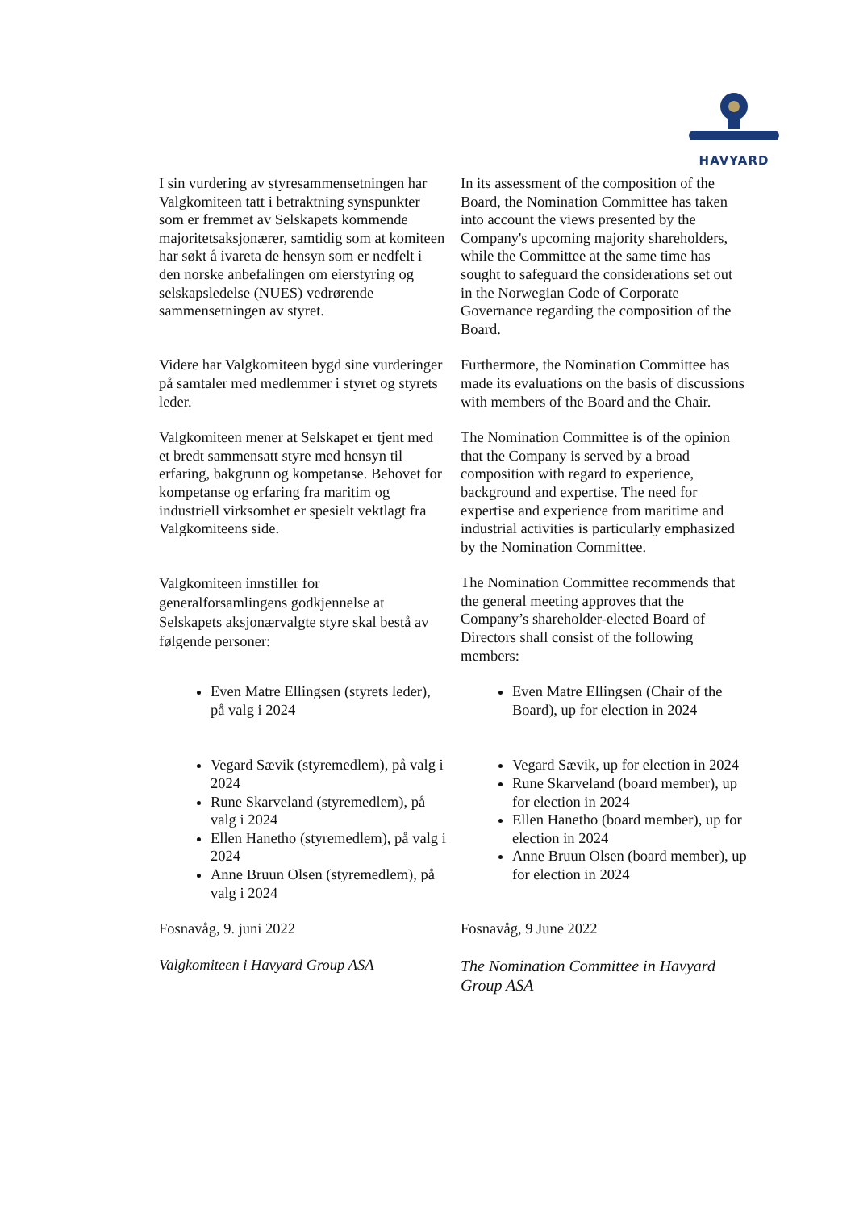HAVYARD
I sin vurdering av styresammensetningen har Valgkomiteen tatt i betraktning synspunkter som er fremmet av Selskapets kommende majoritetsaksjonærer, samtidig som at komiteen har søkt å ivareta de hensyn som er nedfelt i den norske anbefalingen om eierstyring og selskapsledelse (NUES) vedrørende sammensetningen av styret.
In its assessment of the composition of the Board, the Nomination Committee has taken into account the views presented by the Company's upcoming majority shareholders, while the Committee at the same time has sought to safeguard the considerations set out in the Norwegian Code of Corporate Governance regarding the composition of the Board.
Videre har Valgkomiteen bygd sine vurderinger på samtaler med medlemmer i styret og styrets leder.
Furthermore, the Nomination Committee has made its evaluations on the basis of discussions with members of the Board and the Chair.
Valgkomiteen mener at Selskapet er tjent med et bredt sammensatt styre med hensyn til erfaring, bakgrunn og kompetanse. Behovet for kompetanse og erfaring fra maritim og industriell virksomhet er spesielt vektlagt fra Valgkomiteens side.
The Nomination Committee is of the opinion that the Company is served by a broad composition with regard to experience, background and expertise. The need for expertise and experience from maritime and industrial activities is particularly emphasized by the Nomination Committee.
Valgkomiteen innstiller for generalforsamlingens godkjennelse at Selskapets aksjonærvalgte styre skal bestå av følgende personer:
The Nomination Committee recommends that the general meeting approves that the Company’s shareholder-elected Board of Directors shall consist of the following members:
Even Matre Ellingsen (styrets leder), på valg i 2024
Vegard Sævik (styremedlem), på valg i 2024
Rune Skarveland (styremedlem), på valg i 2024
Ellen Hanetho (styremedlem), på valg i 2024
Anne Bruun Olsen (styremedlem), på valg i 2024
Even Matre Ellingsen (Chair of the Board), up for election in 2024
Vegard Sævik, up for election in 2024
Rune Skarveland (board member), up for election in 2024
Ellen Hanetho (board member), up for election in 2024
Anne Bruun Olsen (board member), up for election in 2024
Fosnavåg, 9. juni 2022
Valgkomiteen i Havyard Group ASA
Fosnavåg, 9 June 2022
The Nomination Committee in Havyard Group ASA